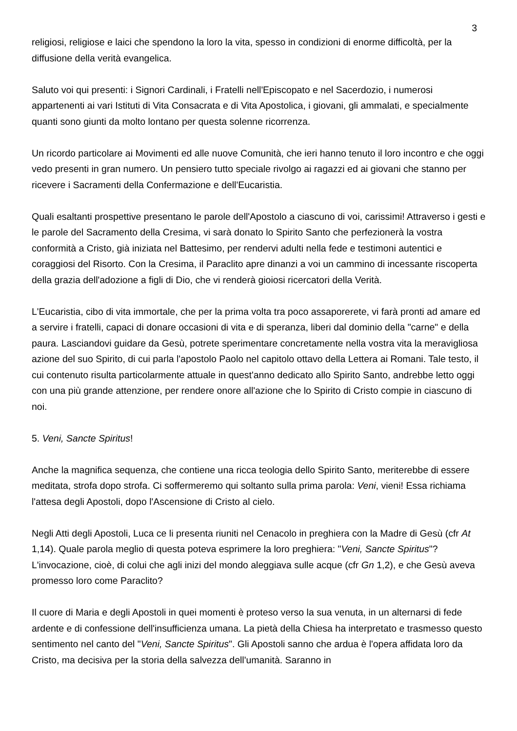3
religiosi, religiose e laici che spendono la loro la vita, spesso in condizioni di enorme difficoltà, per la diffusione della verità evangelica.
Saluto voi qui presenti: i Signori Cardinali, i Fratelli nell'Episcopato e nel Sacerdozio, i numerosi appartenenti ai vari Istituti di Vita Consacrata e di Vita Apostolica, i giovani, gli ammalati, e specialmente quanti sono giunti da molto lontano per questa solenne ricorrenza.
Un ricordo particolare ai Movimenti ed alle nuove Comunità, che ieri hanno tenuto il loro incontro e che oggi vedo presenti in gran numero. Un pensiero tutto speciale rivolgo ai ragazzi ed ai giovani che stanno per ricevere i Sacramenti della Confermazione e dell'Eucaristia.
Quali esaltanti prospettive presentano le parole dell'Apostolo a ciascuno di voi, carissimi! Attraverso i gesti e le parole del Sacramento della Cresima, vi sarà donato lo Spirito Santo che perfezionerà la vostra conformità a Cristo, già iniziata nel Battesimo, per rendervi adulti nella fede e testimoni autentici e coraggiosi del Risorto. Con la Cresima, il Paraclito apre dinanzi a voi un cammino di incessante riscoperta della grazia dell'adozione a figli di Dio, che vi renderà gioiosi ricercatori della Verità.
L'Eucaristia, cibo di vita immortale, che per la prima volta tra poco assaporerete, vi farà pronti ad amare ed a servire i fratelli, capaci di donare occasioni di vita e di speranza, liberi dal dominio della "carne" e della paura. Lasciandovi guidare da Gesù, potrete sperimentare concretamente nella vostra vita la meravigliosa azione del suo Spirito, di cui parla l'apostolo Paolo nel capitolo ottavo della Lettera ai Romani. Tale testo, il cui contenuto risulta particolarmente attuale in quest'anno dedicato allo Spirito Santo, andrebbe letto oggi con una più grande attenzione, per rendere onore all'azione che lo Spirito di Cristo compie in ciascuno di noi.
5. Veni, Sancte Spiritus!
Anche la magnifica sequenza, che contiene una ricca teologia dello Spirito Santo, meriterebbe di essere meditata, strofa dopo strofa. Ci soffermeremo qui soltanto sulla prima parola: Veni, vieni! Essa richiama l'attesa degli Apostoli, dopo l'Ascensione di Cristo al cielo.
Negli Atti degli Apostoli, Luca ce li presenta riuniti nel Cenacolo in preghiera con la Madre di Gesù (cfr At 1,14). Quale parola meglio di questa poteva esprimere la loro preghiera: "Veni, Sancte Spiritus"? L'invocazione, cioè, di colui che agli inizi del mondo aleggiava sulle acque (cfr Gn 1,2), e che Gesù aveva promesso loro come Paraclito?
Il cuore di Maria e degli Apostoli in quei momenti è proteso verso la sua venuta, in un alternarsi di fede ardente e di confessione dell'insufficienza umana. La pietà della Chiesa ha interpretato e trasmesso questo sentimento nel canto del "Veni, Sancte Spiritus". Gli Apostoli sanno che ardua è l'opera affidata loro da Cristo, ma decisiva per la storia della salvezza dell'umanità. Saranno in